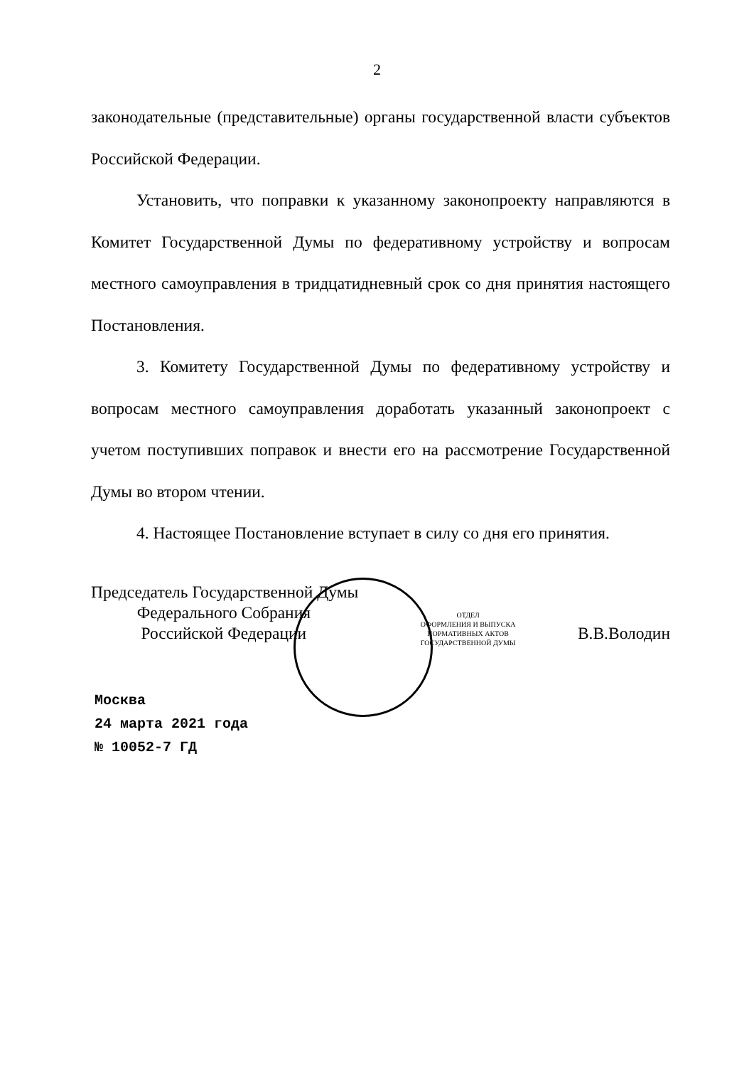2
законодательные (представительные) органы государственной власти субъектов Российской Федерации.
Установить, что поправки к указанному законопроекту направляются в Комитет Государственной Думы по федеративному устройству и вопросам местного самоуправления в тридцатидневный срок со дня принятия настоящего Постановления.
3. Комитету Государственной Думы по федеративному устройству и вопросам местного самоуправления доработать указанный законопроект с учетом поступивших поправок и внести его на рассмотрение Государственной Думы во втором чтении.
4. Настоящее Постановление вступает в силу со дня его принятия.
Председатель Государственной Думы
Федерального Собрания
Российской Федерации
ОТДЕЛ
ОФОРМЛЕНИЯ И ВЫПУСКА
НОРМАТИВНЫХ АКТОВ
ГОСУДАРСТВЕННОЙ ДУМЫ
В.В.Володин
Москва
24 марта 2021 года
№ 10052-7 ГД